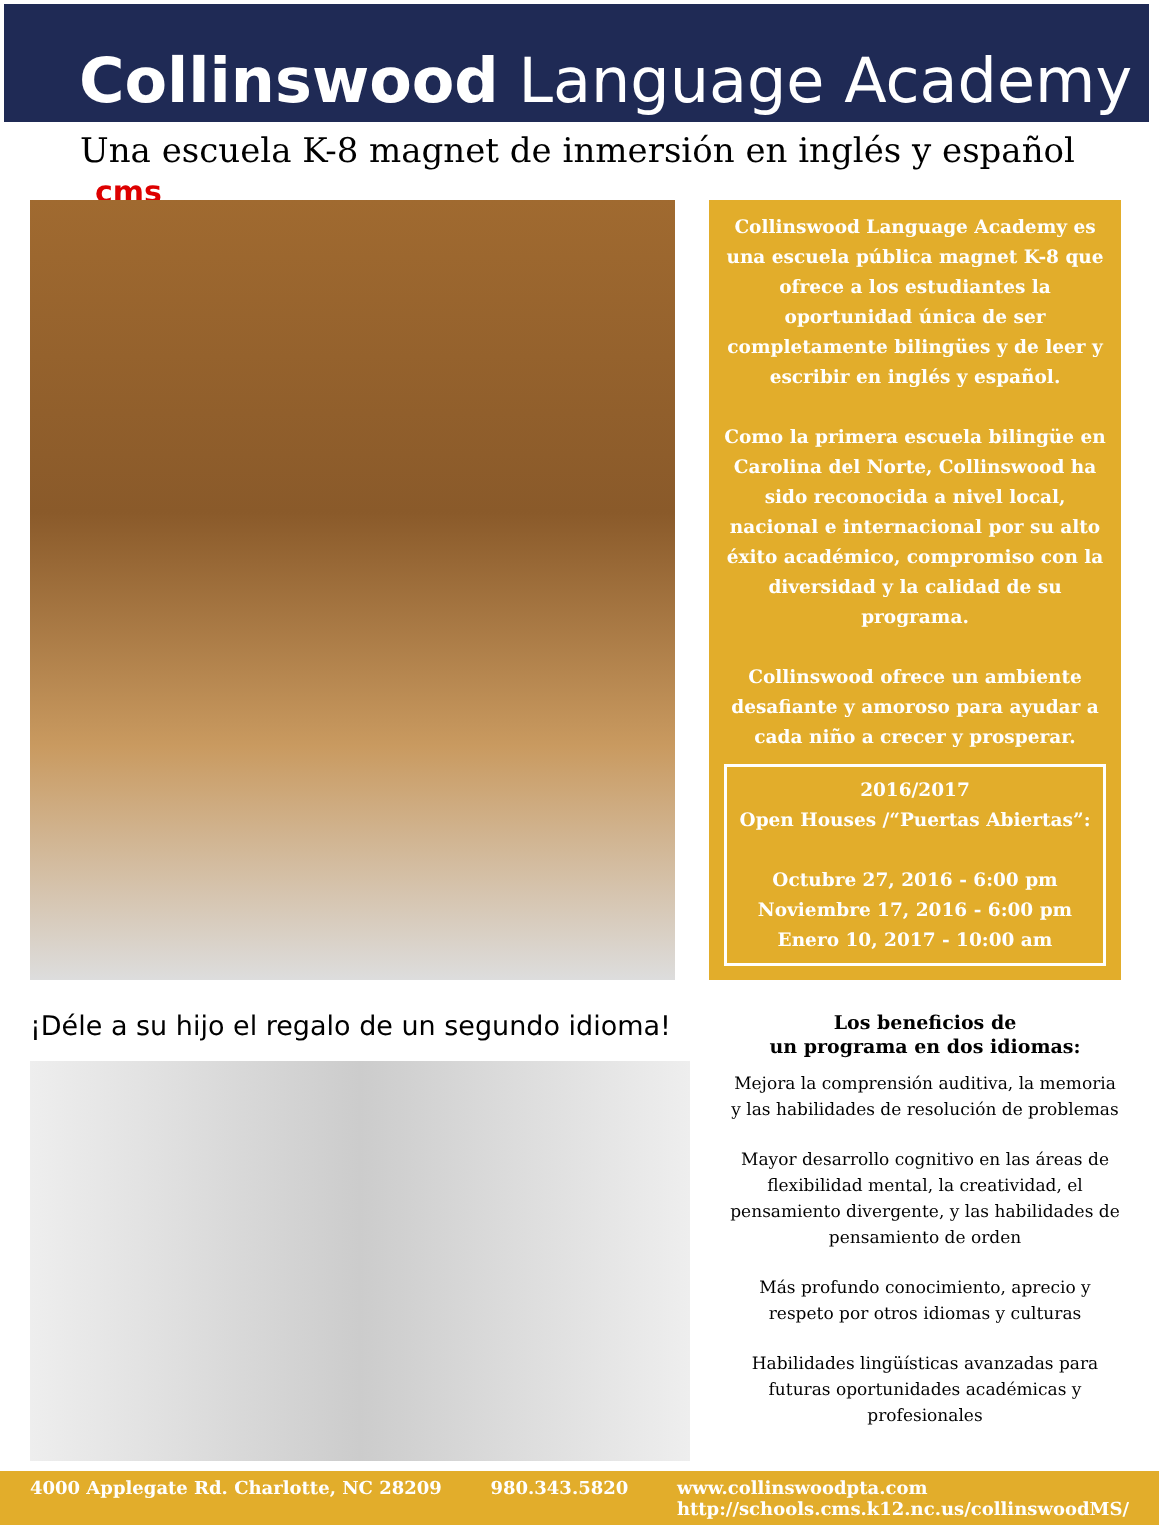Collinswood Language Academy
Una escuela K-8 magnet de inmersión en inglés y español cms
Collinswood Language Academy es una escuela pública magnet K-8 que ofrece a los estudiantes la oportunidad única de ser completamente bilingües y de leer y escribir en inglés y español.
Como la primera escuela bilingüe en Carolina del Norte, Collinswood ha sido reconocida a nivel local, nacional e internacional por su alto éxito académico, compromiso con la diversidad y la calidad de su programa.
Collinswood ofrece un ambiente desafiante y amoroso para ayudar a cada niño a crecer y prosperar.
2016/2017
Open Houses /“Puertas Abiertas”:
Octubre 27, 2016 - 6:00 pm
Noviembre 17, 2016 - 6:00 pm
Enero 10, 2017 - 10:00 am
¡Déle a su hijo el regalo de un segundo idioma!
Los beneficios de
un programa en dos idiomas:
Mejora la comprensión auditiva, la memoria y las habilidades de resolución de problemas
Mayor desarrollo cognitivo en las áreas de flexibilidad mental, la creatividad, el pensamiento divergente, y las habilidades de pensamiento de orden
Más profundo conocimiento, aprecio y respeto por otros idiomas y culturas
Habilidades lingüísticas avanzadas para futuras oportunidades académicas y profesionales
4000 Applegate Rd. Charlotte, NC 28209 980.343.5820 www.collinswoodpta.com
http://schools.cms.k12.nc.us/collinswoodMS/